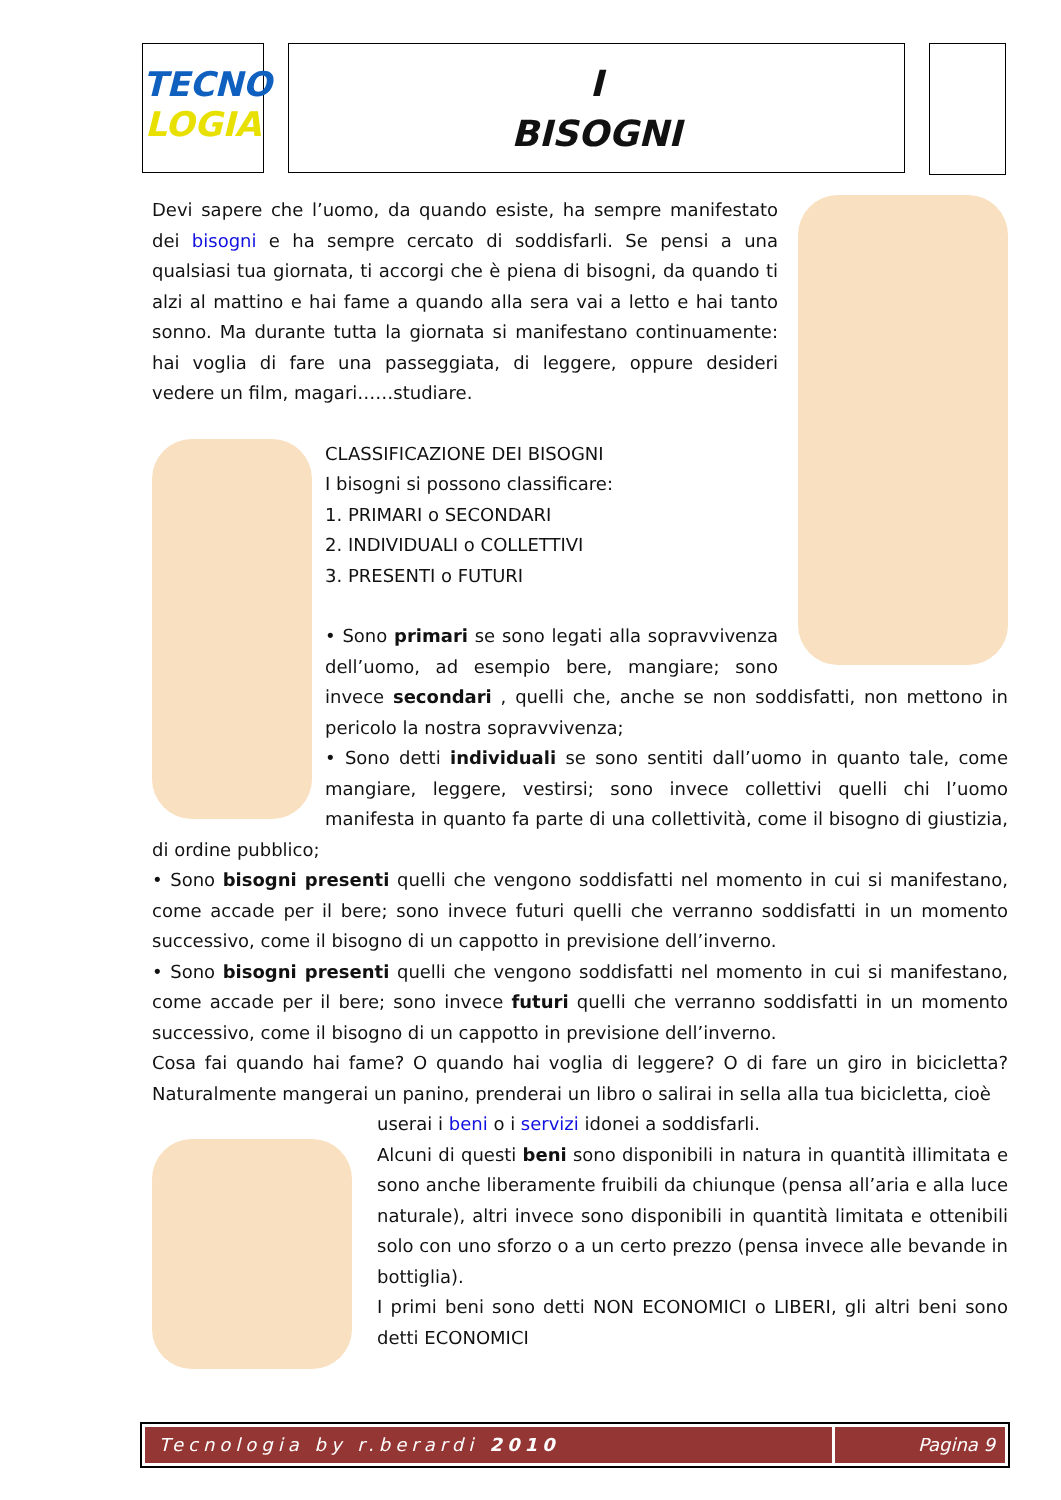TECNO
LOGIA
I
BISOGNI
Devi sapere che l’uomo, da quando esiste, ha sempre manifestato dei bisogni e ha sempre cercato di soddisfarli. Se pensi a una qualsiasi tua giornata, ti accorgi che è piena di bisogni, da quando ti alzi al mattino e hai fame a quando alla sera vai a letto e hai tanto sonno. Ma durante tutta la giornata si manifestano continuamente: hai voglia di fare una passeggiata, di leggere, oppure desideri vedere un film, magari……studiare.
CLASSIFICAZIONE DEI BISOGNI
I bisogni si possono classificare:
1. PRIMARI o SECONDARI
2. INDIVIDUALI o COLLETTIVI
3. PRESENTI o FUTURI
• Sono primari se sono legati alla sopravvivenza dell’uomo, ad esempio bere, mangiare; sono invece secondari , quelli che, anche se non soddisfatti, non mettono in pericolo la nostra sopravvivenza;
• Sono detti individuali se sono sentiti dall’uomo in quanto tale, come mangiare, leggere, vestirsi; sono invece collettivi quelli chi l’uomo manifesta in quanto fa parte di una collettività, come il bisogno di giustizia, di ordine pubblico;
• Sono bisogni presenti quelli che vengono soddisfatti nel momento in cui si manifestano, come accade per il bere; sono invece futuri quelli che verranno soddisfatti in un momento successivo, come il bisogno di un cappotto in previsione dell’inverno.
• Sono bisogni presenti quelli che vengono soddisfatti nel momento in cui si manifestano, come accade per il bere; sono invece futuri quelli che verranno soddisfatti in un momento successivo, come il bisogno di un cappotto in previsione dell’inverno.
Cosa fai quando hai fame? O quando hai voglia di leggere? O di fare un giro in bicicletta? Naturalmente mangerai un panino, prenderai un libro o salirai in sella alla tua bicicletta, cioè
userai i beni o i servizi idonei a soddisfarli.
Alcuni di questi beni sono disponibili in natura in quantità illimitata e sono anche liberamente fruibili da chiunque (pensa all’aria e alla luce naturale), altri invece sono disponibili in quantità limitata e ottenibili solo con uno sforzo o a un certo prezzo (pensa invece alle bevande in bottiglia).
I primi beni sono detti NON ECONOMICI o LIBERI, gli altri beni sono detti ECONOMICI
Tecnologia by r.berardi 2010 Pagina 9